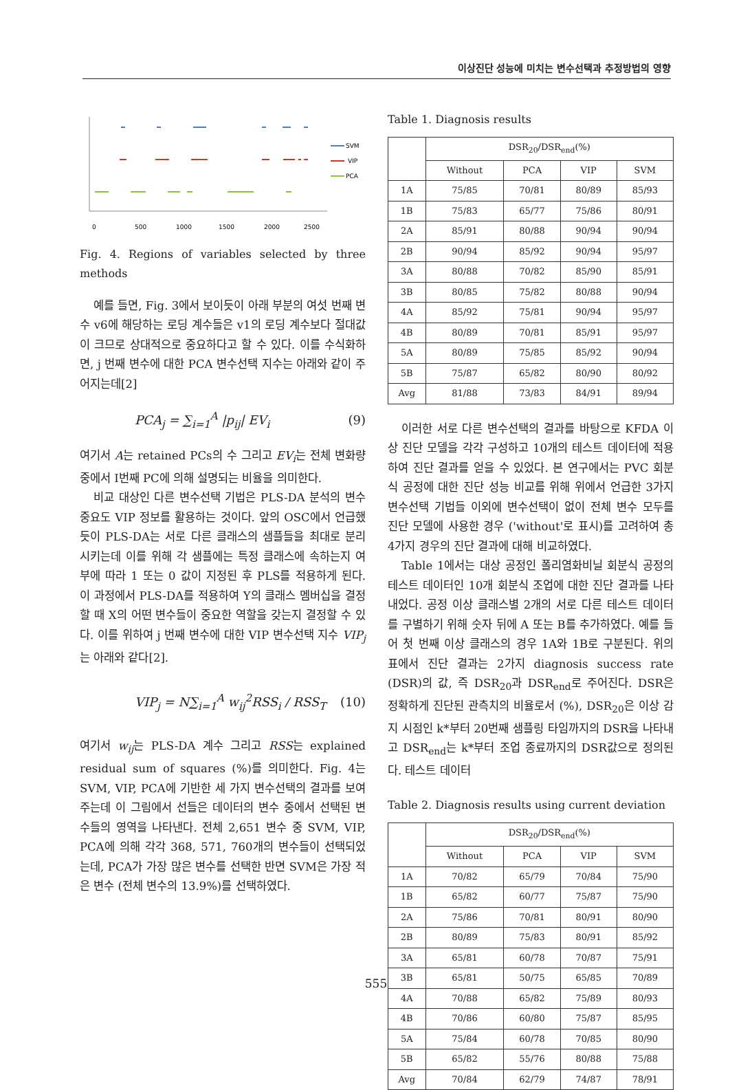이상진단 성능에 미치는 변수선택과 추정방법의 영향
SVM
VIP
PCA
0
500
1000
1500
2000
2500
Fig. 4. Regions of variables selected by three methods
예를 들면, Fig. 3에서 보이듯이 아래 부분의 여섯 번째 변수 v6에 해당하는 로딩 계수들은 v1의 로딩 계수보다 절대값이 크므로 상대적으로 중요하다고 할 수 있다. 이를 수식화하면, j 번째 변수에 대한 PCA 변수선택 지수는 아래와 같이 주어지는데[2]
PCA<sub>j</sub> = ∑<sub>i=1</sub><sup>A</sup> |p<sub>ij</sub>| EV<sub>i</sub> (9)
여기서 A는 retained PCs의 수 그리고 EV<sub>i</sub>는 전체 변화량중에서 I번째 PC에 의해 설명되는 비율을 의미한다.
비교 대상인 다른 변수선택 기법은 PLS-DA 분석의 변수 중요도 VIP 정보를 활용하는 것이다. 앞의 OSC에서 언급했듯이 PLS-DA는 서로 다른 클래스의 샘플들을 최대로 분리시키는데 이를 위해 각 샘플에는 특정 클래스에 속하는지 여부에 따라 1 또는 0 값이 지정된 후 PLS를 적용하게 된다. 이 과정에서 PLS-DA를 적용하여 Y의 클래스 멤버십을 결정할 때 X의 어떤 변수들이 중요한 역할을 갖는지 결정할 수 있다. 이를 위하여 j 번째 변수에 대한 VIP 변수선택 지수 VIP<sub>j</sub>는 아래와 같다[2].
VIP<sub>j</sub> = N∑<sub>i=1</sub><sup>A</sup> w<sub>ij</sub><sup>2</sup>RSS<sub>i</sub> / RSS<sub>T</sub> (10)
여기서 w<sub>ij</sub>는 PLS-DA 계수 그리고 RSS는 explained residual sum of squares (%)를 의미한다. Fig. 4는 SVM, VIP, PCA에 기반한 세 가지 변수선택의 결과를 보여주는데 이 그림에서 선들은 데이터의 변수 중에서 선택된 변수들의 영역을 나타낸다. 전체 2,651 변수 중 SVM, VIP, PCA에 의해 각각 368, 571, 760개의 변수들이 선택되었는데, PCA가 가장 많은 변수를 선택한 반면 SVM은 가장 적은 변수 (전체 변수의 13.9%)를 선택하였다.
Table 1. Diagnosis results
| | DSR<sub>20</sub>/DSR<sub>end</sub>(%) | | | |
| --- | --- | --- | --- | --- |
| | Without | PCA | VIP | SVM |
| 1A | 75/85 | 70/81 | 80/89 | 85/93 |
| 1B | 75/83 | 65/77 | 75/86 | 80/91 |
| 2A | 85/91 | 80/88 | 90/94 | 90/94 |
| 2B | 90/94 | 85/92 | 90/94 | 95/97 |
| 3A | 80/88 | 70/82 | 85/90 | 85/91 |
| 3B | 80/85 | 75/82 | 80/88 | 90/94 |
| 4A | 85/92 | 75/81 | 90/94 | 95/97 |
| 4B | 80/89 | 70/81 | 85/91 | 95/97 |
| 5A | 80/89 | 75/85 | 85/92 | 90/94 |
| 5B | 75/87 | 65/82 | 80/90 | 80/92 |
| Avg | 81/88 | 73/83 | 84/91 | 89/94 |
이러한 서로 다른 변수선택의 결과를 바탕으로 KFDA 이상 진단 모델을 각각 구성하고 10개의 테스트 데이터에 적용하여 진단 결과를 얻을 수 있었다. 본 연구에서는 PVC 회분식 공정에 대한 진단 성능 비교를 위해 위에서 언급한 3가지 변수선택 기법들 이외에 변수선택이 없이 전체 변수 모두를 진단 모델에 사용한 경우 ('without'로 표시)를 고려하여 총 4가지 경우의 진단 결과에 대해 비교하였다.
Table 1에서는 대상 공정인 폴리염화비닐 회분식 공정의 테스트 데이터인 10개 회분식 조업에 대한 진단 결과를 나타내었다. 공정 이상 클래스별 2개의 서로 다른 테스트 데이터를 구별하기 위해 숫자 뒤에 A 또는 B를 추가하였다. 예를 들어 첫 번째 이상 클래스의 경우 1A와 1B로 구분된다. 위의 표에서 진단 결과는 2가지 diagnosis success rate (DSR)의 값, 즉 DSR<sub>20</sub>과 DSR<sub>end</sub>로 주어진다. DSR은 정확하게 진단된 관측치의 비율로서 (%), DSR<sub>20</sub>은 이상 감지 시점인 k*부터 20번째 샘플링 타임까지의 DSR을 나타내고 DSR<sub>end</sub>는 k*부터 조업 종료까지의 DSR값으로 정의된다. 테스트 데이터
Table 2. Diagnosis results using current deviation
| | DSR<sub>20</sub>/DSR<sub>end</sub>(%) | | | |
| --- | --- | --- | --- | --- |
| | Without | PCA | VIP | SVM |
| 1A | 70/82 | 65/79 | 70/84 | 75/90 |
| 1B | 65/82 | 60/77 | 75/87 | 75/90 |
| 2A | 75/86 | 70/81 | 80/91 | 80/90 |
| 2B | 80/89 | 75/83 | 80/91 | 85/92 |
| 3A | 65/81 | 60/78 | 70/87 | 75/91 |
| 3B | 65/81 | 50/75 | 65/85 | 70/89 |
| 4A | 70/88 | 65/82 | 75/89 | 80/93 |
| 4B | 70/86 | 60/80 | 75/87 | 85/95 |
| 5A | 75/84 | 60/78 | 70/85 | 80/90 |
| 5B | 65/82 | 55/76 | 80/88 | 75/88 |
| Avg | 70/84 | 62/79 | 74/87 | 78/91 |
555